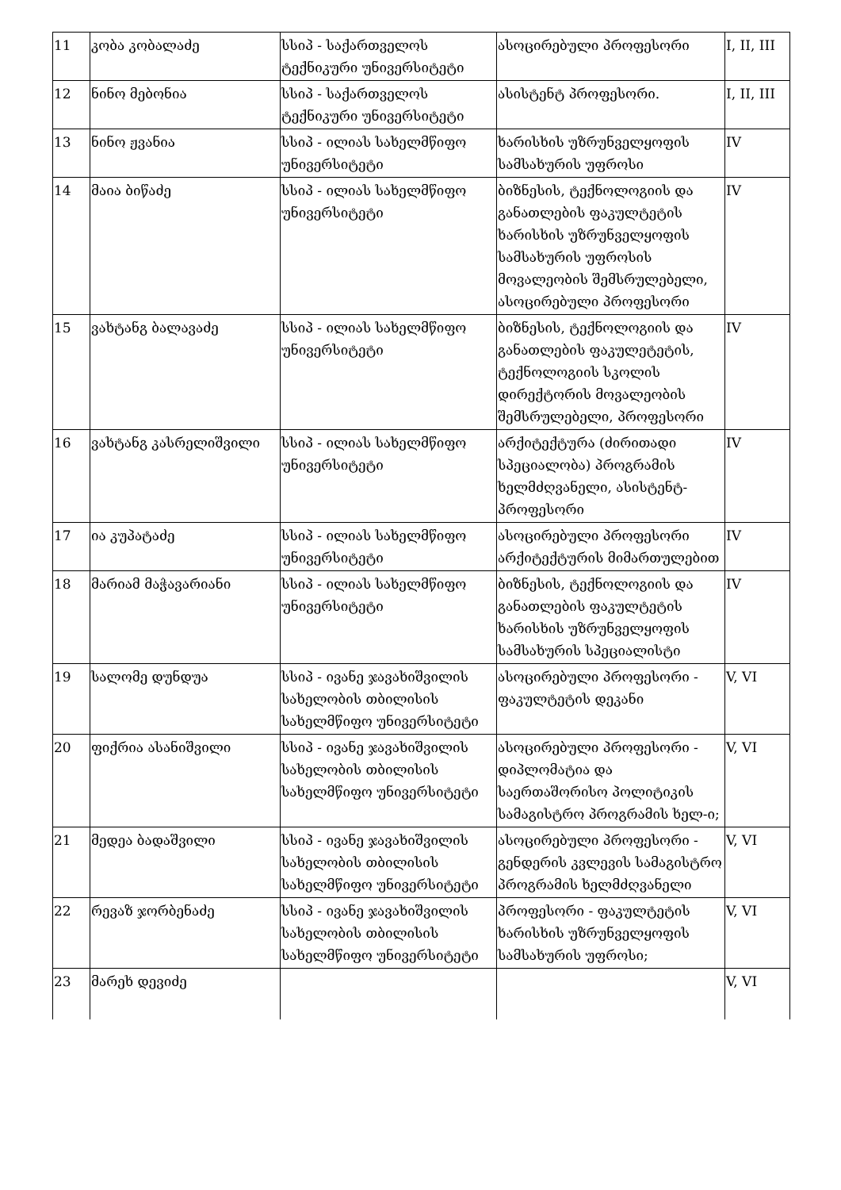| 11 | კობა კობალაძე | სსიპ - საქართველოს ტექნიკური უნივერსიტეტი | ასოცირებული პროფესორი | I, II, III |
| 12 | ნინო მებონია | სსიპ - საქართველოს ტექნიკური უნივერსიტეტი | ასისტენტ პროფესორი. | I, II, III |
| 13 | ნინო ჟვანია | სსიპ - ილიას სახელმწიფო უნივერსიტეტი | ხარისხის უზრუნველყოფის სამსახურის უფროსი | IV |
| 14 | მაია ბიწაძე | სსიპ - ილიას სახელმწიფო უნივერსიტეტი | ბიზნესის, ტექნოლოგიის და განათლების ფაკულტეტის ხარისხის უზრუნველყოფის სამსახურის უფროსის მოვალეობის შემსრულებელი, ასოცირებული პროფესორი | IV |
| 15 | ვახტანგ ბალავაძე | სსიპ - ილიას სახელმწიფო უნივერსიტეტი | ბიზნესის, ტექნოლოგიის და განათლების ფაკულეტეტის, ტექნოლოგიის სკოლის დირექტორის მოვალეობის შემსრულებელი, პროფესორი | IV |
| 16 | ვახტანგ კასრელიშვილი | სსიპ - ილიას სახელმწიფო უნივერსიტეტი | არქიტექტურა (ძირითადი სპეციალობა) პროგრამის ხელმძღვანელი, ასისტენტ-პროფესორი | IV |
| 17 | ია კუპატაძე | სსიპ - ილიას სახელმწიფო უნივერსიტეტი | ასოცირებული პროფესორი არქიტექტურის მიმართულებით | IV |
| 18 | მარიამ მაჭავარიანი | სსიპ - ილიას სახელმწიფო უნივერსიტეტი | ბიზნესის, ტექნოლოგიის და განათლების ფაკულტეტის ხარისხის უზრუნველყოფის სამსახურის სპეციალისტი | IV |
| 19 | სალომე დუნდუა | სსიპ - ივანე ჯავახიშვილის სახელობის თბილისის სახელმწიფო უნივერსიტეტი | ასოცირებული პროფესორი - ფაკულტეტის დეკანი | V, VI |
| 20 | ფიქრია ასანიშვილი | სსიპ - ივანე ჯავახიშვილის სახელობის თბილისის სახელმწიფო უნივერსიტეტი | ასოცირებული პროფესორი - დიპლომატია და საერთაშორისო პოლიტიკის სამაგისტრო პროგრამის ხელ-ი; | V, VI |
| 21 | მედეა ბადაშვილი | სსიპ - ივანე ჯავახიშვილის სახელობის თბილისის სახელმწიფო უნივერსიტეტი | ასოცირებული პროფესორი - გენდერის კვლევის სამაგისტრო პროგრამის ხელმძღვანელი | V, VI |
| 22 | რევაზ ჯორბენაძე | სსიპ - ივანე ჯავახიშვილის სახელობის თბილისის სახელმწიფო უნივერსიტეტი | პროფესორი - ფაკულტეტის ხარისხის უზრუნველყოფის სამსახურის უფროსი; | V, VI |
| 23 | მარეხ დევიძე | | | V, VI |